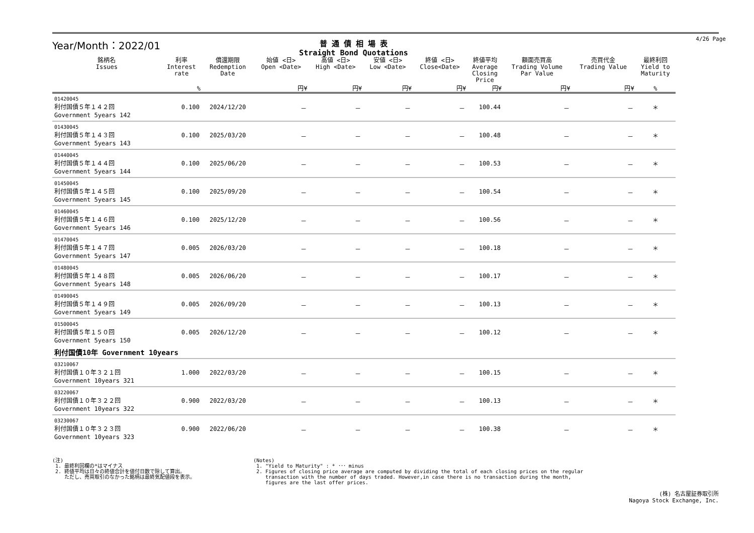Year/Month：2022/01
普 通 債 相 場 表
Straight Bond Quotations
4/26 Page
| 銘柄名 Issues | 利率 Interest rate | 償還期限 Redemption Date | 始値 <日> Open <Date> | 高値 <日> High <Date> | 安値 <日> Low <Date> | 終値 <日> Close<Date> | 終値平均 Average Closing Price | 額面売買高 Trading Volume Par Value | 売買代金 Trading Value | 最終利回 Yield to Maturity |
| --- | --- | --- | --- | --- | --- | --- | --- | --- | --- | --- |
| | % | | 円¥ | 円¥ | 円¥ | 円¥ | 円¥ | 円¥ | 円¥ | % |
| 01420045 利付国債５年１４２回 Government 5years 142 | 0.100 | 2024/12/20 | － | － | － | － | 100.44 | － | － | ＊ |
| 01430045 利付国債５年１４３回 Government 5years 143 | 0.100 | 2025/03/20 | － | － | － | － | 100.48 | － | － | ＊ |
| 01440045 利付国債５年１４４回 Government 5years 144 | 0.100 | 2025/06/20 | － | － | － | － | 100.53 | － | － | ＊ |
| 01450045 利付国債５年１４５回 Government 5years 145 | 0.100 | 2025/09/20 | － | － | － | － | 100.54 | － | － | ＊ |
| 01460045 利付国債５年１４６回 Government 5years 146 | 0.100 | 2025/12/20 | － | － | － | － | 100.56 | － | － | ＊ |
| 01470045 利付国債５年１４７回 Government 5years 147 | 0.005 | 2026/03/20 | － | － | － | － | 100.18 | － | － | ＊ |
| 01480045 利付国債５年１４８回 Government 5years 148 | 0.005 | 2026/06/20 | － | － | － | － | 100.17 | － | － | ＊ |
| 01490045 利付国債５年１４９回 Government 5years 149 | 0.005 | 2026/09/20 | － | － | － | － | 100.13 | － | － | ＊ |
| 01500045 利付国債５年１５０回 Government 5years 150 | 0.005 | 2026/12/20 | － | － | － | － | 100.12 | － | － | ＊ |
| 利付国債10年 Government 10years | | | | | | | | | | |
| 03210067 利付国債１０年３２１回 Government 10years 321 | 1.000 | 2022/03/20 | － | － | － | － | 100.15 | － | － | ＊ |
| 03220067 利付国債１０年３２２回 Government 10years 322 | 0.900 | 2022/03/20 | － | － | － | － | 100.13 | － | － | ＊ |
| 03230067 利付国債１０年３２３回 Government 10years 323 | 0.900 | 2022/06/20 | － | － | － | － | 100.38 | － | － | ＊ |
(注)
1. 最終利回欄の*はマイナス
2. 終値平均は日々の終値合計を値付日数で除して算出。
ただし、売買取引のなかった銘柄は最終気配値段を表示。
(Notes)
1. "Yield to Maturity" : * ･･･ minus
2. Figures of closing price average are computed by dividing the total of each closing prices on the regular
transaction with the number of days traded. However,in case there is no transaction during the month,
figures are the last offer prices.
(株) 名古屋証券取引所
Nagoya Stock Exchange, Inc.